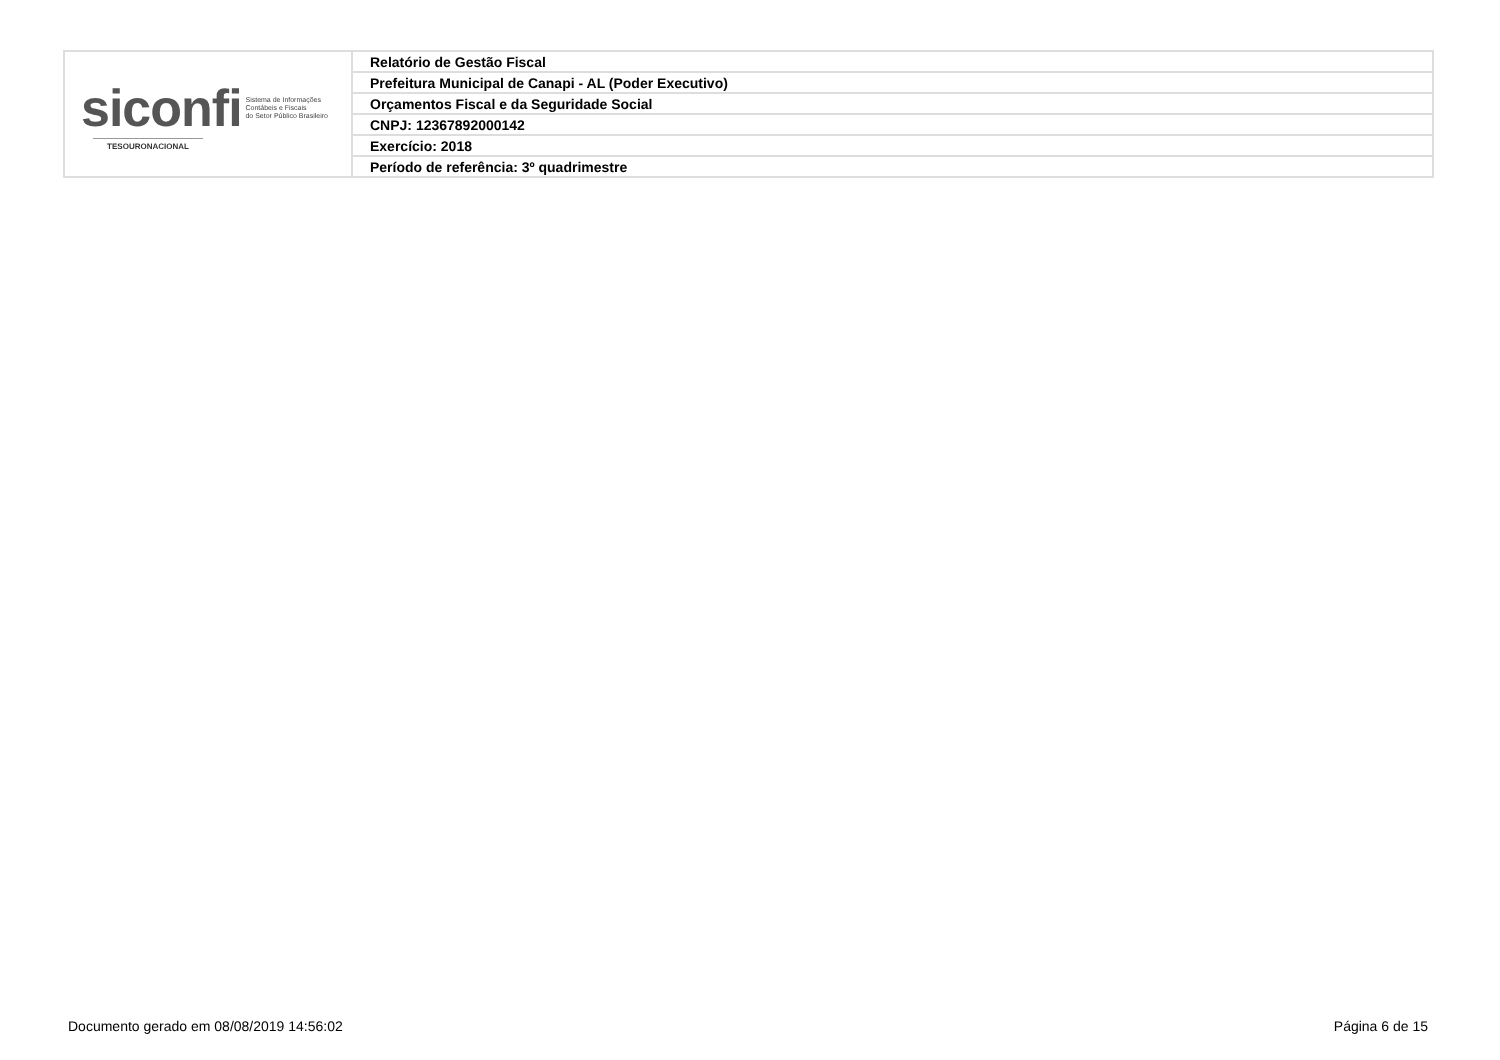| siconfi Sistema de Informações Contábeis e Fiscais do Setor Público Brasileiro TESOURONACIONAL | Relatório de Gestão Fiscal |
| | Prefeitura Municipal de Canapi - AL (Poder Executivo) |
| | Orçamentos Fiscal e da Seguridade Social |
| | CNPJ: 12367892000142 |
| | Exercício: 2018 |
| | Período de referência: 3º quadrimestre |
Documento gerado em 08/08/2019 14:56:02
Página 6 de 15